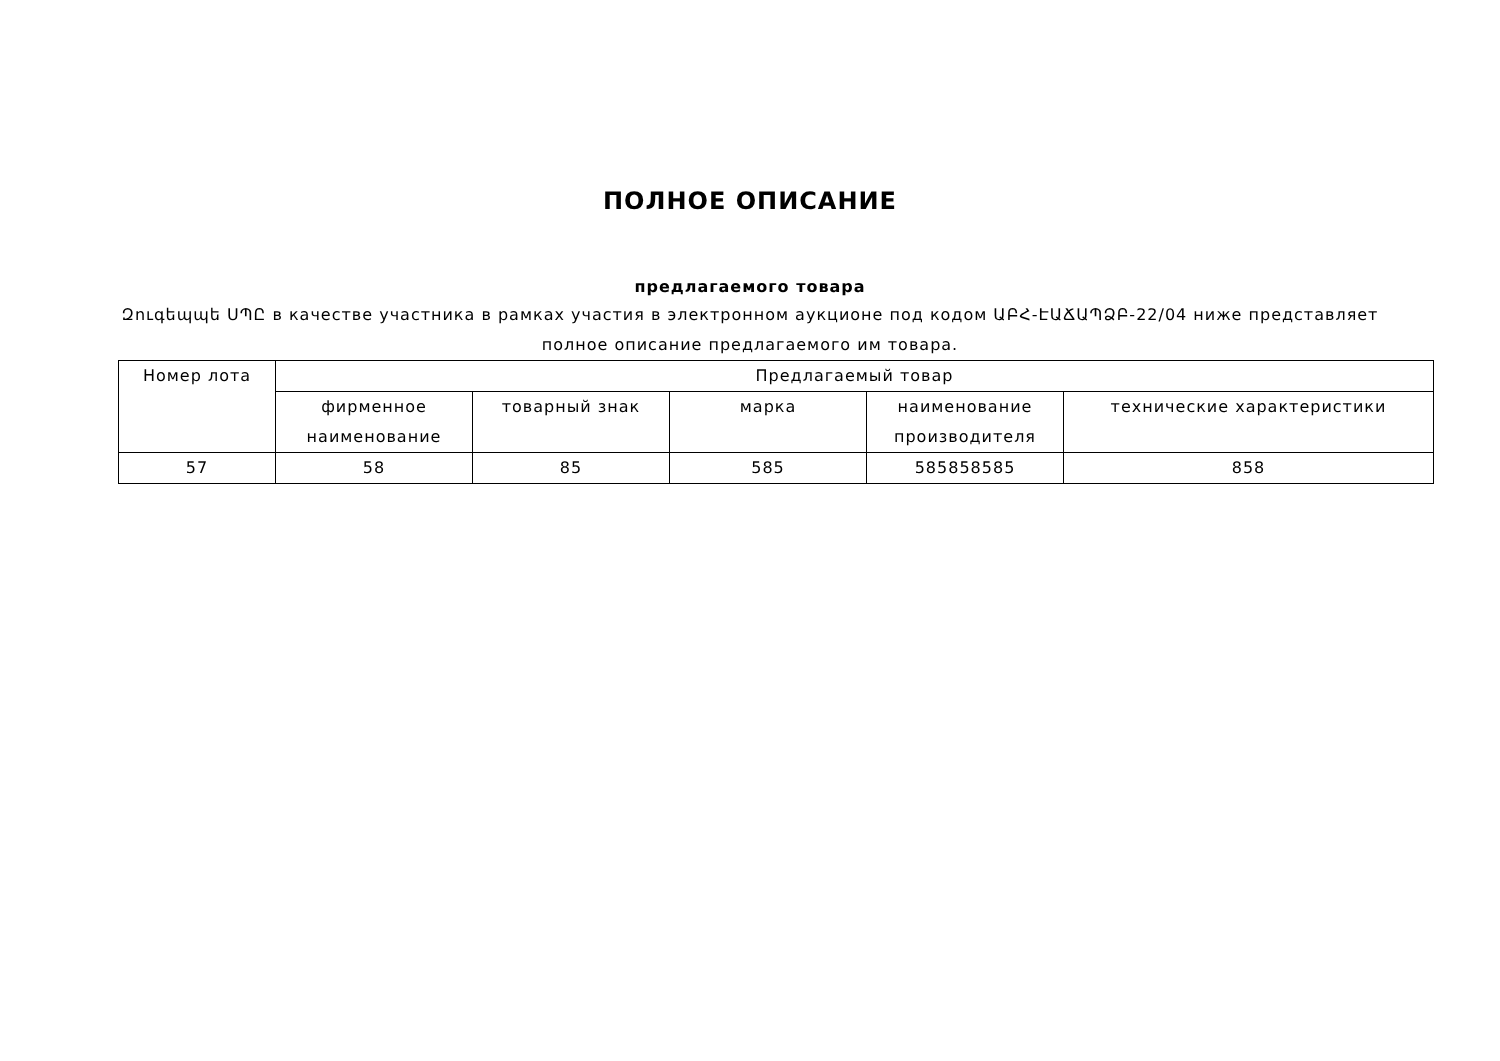ПОЛНОЕ ОПИСАНИЕ
предлагаемого товара
Զուգեպպե ՍՊԸ в качестве участника в рамках участия в электронном аукционе под кодом ԱԲՀ-ԷԱՃԱՊՁԲ-22/04 ниже представляет полное описание предлагаемого им товара.
| Номер лота | Предлагаемый товар | | | | |
| --- | --- | --- | --- | --- | --- |
| | фирменное наименование | товарный знак | марка | наименование производителя | технические характеристики |
| 57 | 58 | 85 | 585 | 585858585 | 858 |